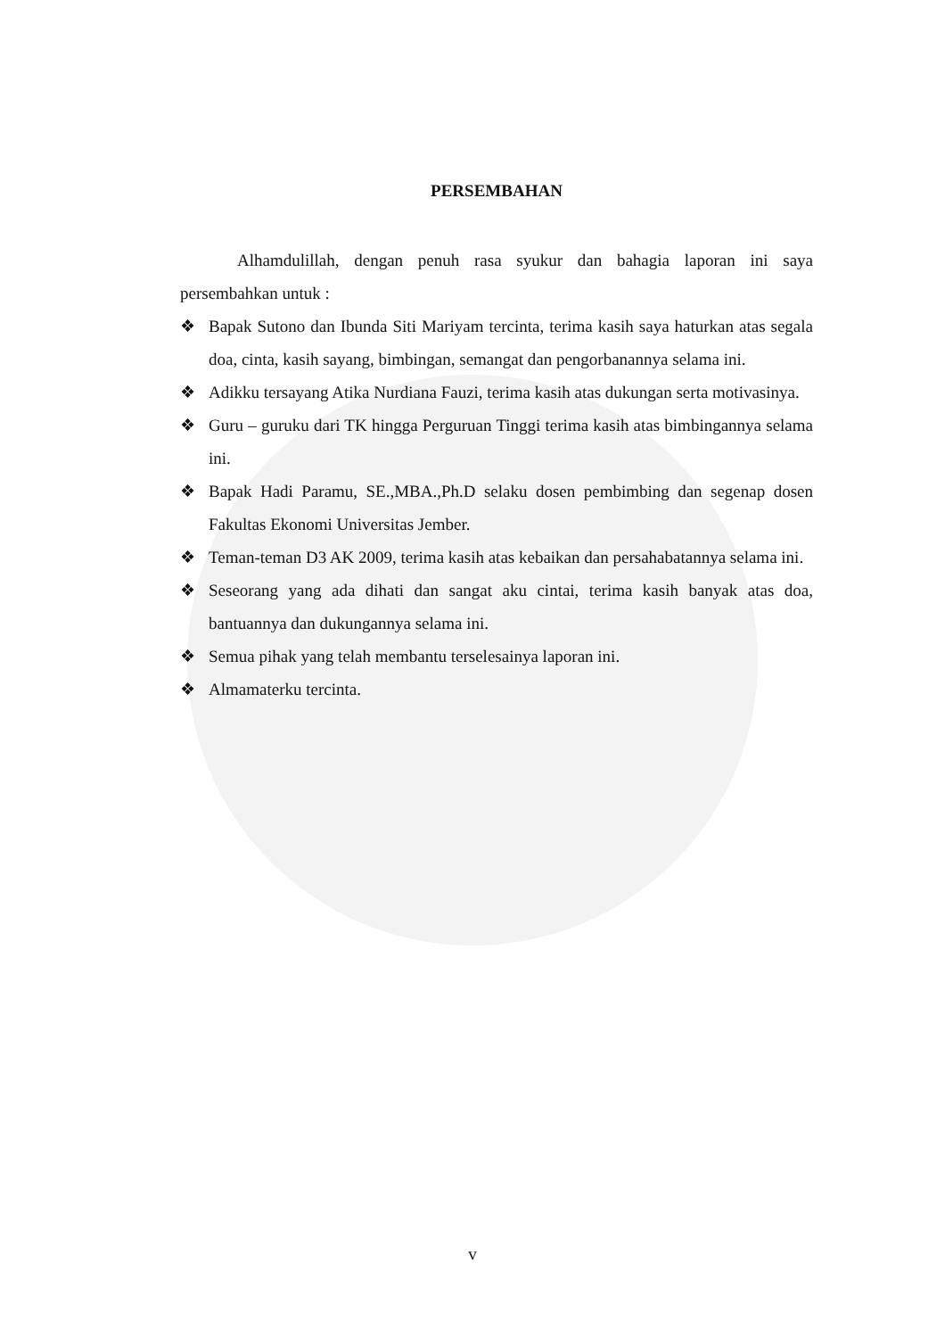PERSEMBAHAN
Alhamdulillah, dengan penuh rasa syukur dan bahagia laporan ini saya persembahkan untuk :
❖ Bapak Sutono dan Ibunda Siti Mariyam tercinta, terima kasih saya haturkan atas segala doa, cinta, kasih sayang, bimbingan, semangat dan pengorbanannya selama ini.
❖ Adikku tersayang Atika Nurdiana Fauzi, terima kasih atas dukungan serta motivasinya.
❖ Guru – guruku dari TK hingga Perguruan Tinggi terima kasih atas bimbingannya selama ini.
❖ Bapak Hadi Paramu, SE.,MBA.,Ph.D selaku dosen pembimbing dan segenap dosen Fakultas Ekonomi Universitas Jember.
❖ Teman-teman D3 AK 2009, terima kasih atas kebaikan dan persahabatannya selama ini.
❖ Seseorang yang ada dihati dan sangat aku cintai, terima kasih banyak atas doa, bantuannya dan dukungannya selama ini.
❖ Semua pihak yang telah membantu terselesainya laporan ini.
❖ Almamaterku tercinta.
v